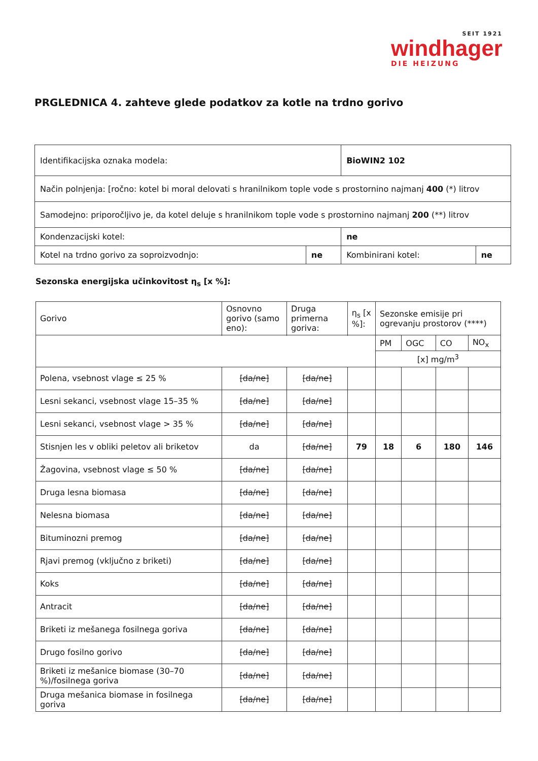SEIT 1921
windhager
DIE HEIZUNG
PRGLEDNICA 4. zahteve glede podatkov za kotle na trdno gorivo
| Identifikacijska oznaka modela: | | BioWIN2 102 | |
| Način polnjenja: [ročno: kotel bi moral delovati s hranilnikom tople vode s prostornino najmanj 400 (*) litrov | | | |
| Samodejno: priporočljivo je, da kotel deluje s hranilnikom tople vode s prostornino najmanj 200 (**) litrov | | | |
| Kondenzacijski kotel: | | ne | |
| Kotel na trdno gorivo za soproizvodnjo: | ne | Kombinirani kotel: | ne |
Sezonska energijska učinkovitost η<sub>s</sub> [x %]:
| Gorivo | Osnovno gorivo (samo eno): | Druga primerna goriva: | η<sub>s</sub> [x %]: | Sezonske emisije pri ogrevanju prostorov (****) | | | |
| --- | --- | --- | --- | --- | --- | --- | --- |
| | | | | PM | OGC | CO | NO<sub>x</sub> |
| | | | | [x] mg/m<sup>3</sup> | | | |
| Polena, vsebnost vlage ≤ 25 % | [da/ne] | [da/ne] | | | | | |
| Lesni sekanci, vsebnost vlage 15–35 % | [da/ne] | [da/ne] | | | | | |
| Lesni sekanci, vsebnost vlage > 35 % | [da/ne] | [da/ne] | | | | | |
| Stisnjen les v obliki peletov ali briketov | da | [da/ne] | 79 | 18 | 6 | 180 | 146 |
| Žagovina, vsebnost vlage ≤ 50 % | [da/ne] | [da/ne] | | | | | |
| Druga lesna biomasa | [da/ne] | [da/ne] | | | | | |
| Nelesna biomasa | [da/ne] | [da/ne] | | | | | |
| Bituminozni premog | [da/ne] | [da/ne] | | | | | |
| Rjavi premog (vključno z briketi) | [da/ne] | [da/ne] | | | | | |
| Koks | [da/ne] | [da/ne] | | | | | |
| Antracit | [da/ne] | [da/ne] | | | | | |
| Briketi iz mešanega fosilnega goriva | [da/ne] | [da/ne] | | | | | |
| Drugo fosilno gorivo | [da/ne] | [da/ne] | | | | | |
| Briketi iz mešanice biomase (30–70 %)/fosilnega goriva | [da/ne] | [da/ne] | | | | | |
| Druga mešanica biomase in fosilnega goriva | [da/ne] | [da/ne] | | | | | |